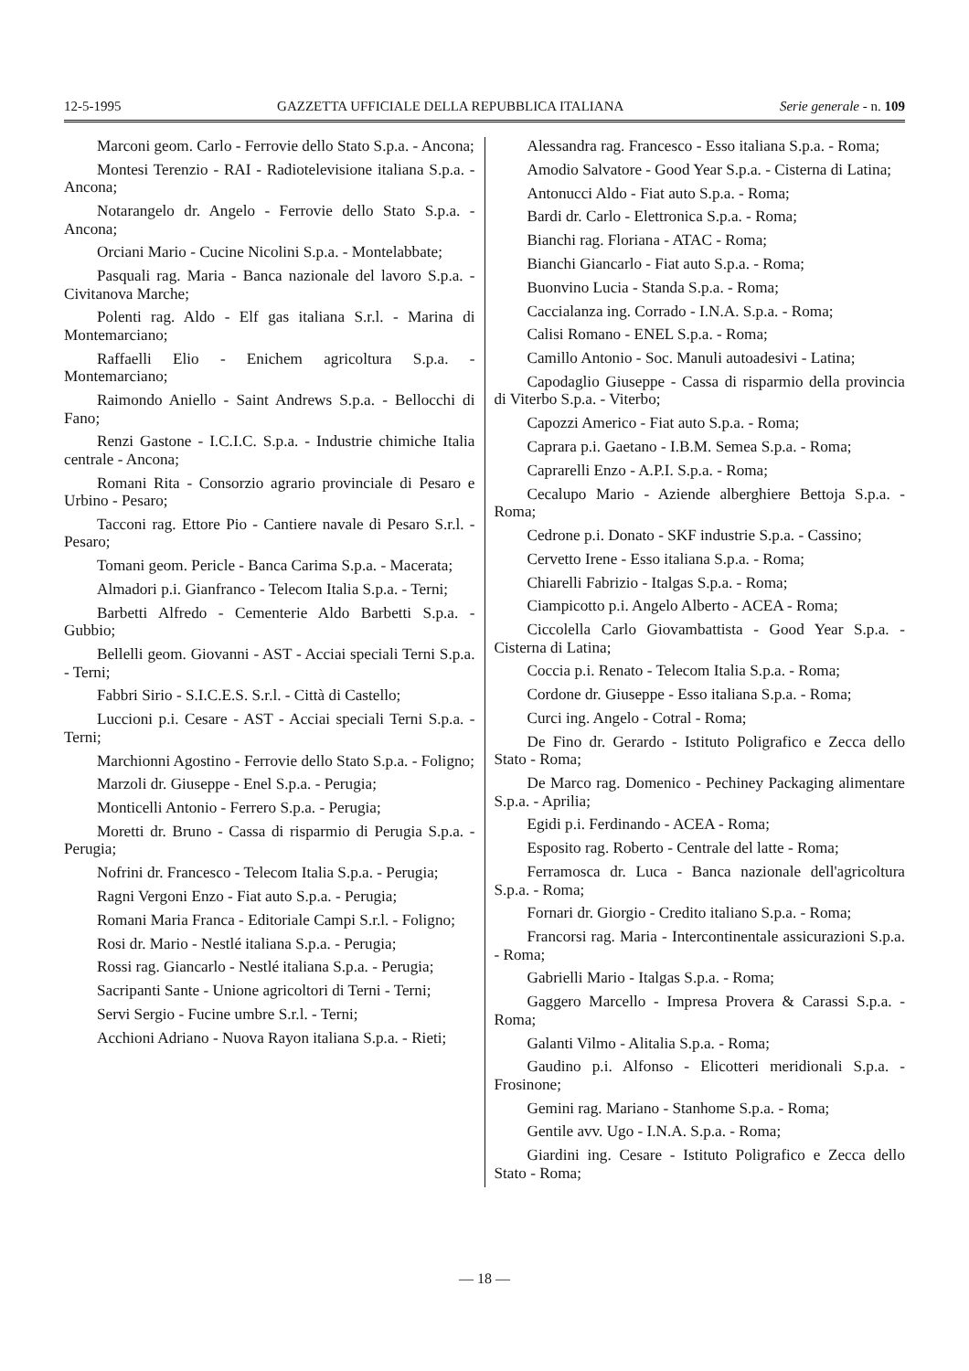12-5-1995 GAZZETTA UFFICIALE DELLA REPUBBLICA ITALIANA Serie generale - n. 109
Marconi geom. Carlo - Ferrovie dello Stato S.p.a. - Ancona;
Montesi Terenzio - RAI - Radiotelevisione italiana S.p.a. - Ancona;
Notarangelo dr. Angelo - Ferrovie dello Stato S.p.a. - Ancona;
Orciani Mario - Cucine Nicolini S.p.a. - Montelabbate;
Pasquali rag. Maria - Banca nazionale del lavoro S.p.a. - Civitanova Marche;
Polenti rag. Aldo - Elf gas italiana S.r.l. - Marina di Montemarciano;
Raffaelli Elio - Enichem agricoltura S.p.a. - Montemarciano;
Raimondo Aniello - Saint Andrews S.p.a. - Bellocchi di Fano;
Renzi Gastone - I.C.I.C. S.p.a. - Industrie chimiche Italia centrale - Ancona;
Romani Rita - Consorzio agrario provinciale di Pesaro e Urbino - Pesaro;
Tacconi rag. Ettore Pio - Cantiere navale di Pesaro S.r.l. - Pesaro;
Tomani geom. Pericle - Banca Carima S.p.a. - Macerata;
Almadori p.i. Gianfranco - Telecom Italia S.p.a. - Terni;
Barbetti Alfredo - Cementerie Aldo Barbetti S.p.a. - Gubbio;
Bellelli geom. Giovanni - AST - Acciai speciali Terni S.p.a. - Terni;
Fabbri Sirio - S.I.C.E.S. S.r.l. - Città di Castello;
Luccioni p.i. Cesare - AST - Acciai speciali Terni S.p.a. - Terni;
Marchionni Agostino - Ferrovie dello Stato S.p.a. - Foligno;
Marzoli dr. Giuseppe - Enel S.p.a. - Perugia;
Monticelli Antonio - Ferrero S.p.a. - Perugia;
Moretti dr. Bruno - Cassa di risparmio di Perugia S.p.a. - Perugia;
Nofrini dr. Francesco - Telecom Italia S.p.a. - Perugia;
Ragni Vergoni Enzo - Fiat auto S.p.a. - Perugia;
Romani Maria Franca - Editoriale Campi S.r.l. - Foligno;
Rosi dr. Mario - Nestlé italiana S.p.a. - Perugia;
Rossi rag. Giancarlo - Nestlé italiana S.p.a. - Perugia;
Sacripanti Sante - Unione agricoltori di Terni - Terni;
Servi Sergio - Fucine umbre S.r.l. - Terni;
Acchioni Adriano - Nuova Rayon italiana S.p.a. - Rieti;
Alessandra rag. Francesco - Esso italiana S.p.a. - Roma;
Amodio Salvatore - Good Year S.p.a. - Cisterna di Latina;
Antonucci Aldo - Fiat auto S.p.a. - Roma;
Bardi dr. Carlo - Elettronica S.p.a. - Roma;
Bianchi rag. Floriana - ATAC - Roma;
Bianchi Giancarlo - Fiat auto S.p.a. - Roma;
Buonvino Lucia - Standa S.p.a. - Roma;
Caccialanza ing. Corrado - I.N.A. S.p.a. - Roma;
Calisi Romano - ENEL S.p.a. - Roma;
Camillo Antonio - Soc. Manuli autoadesivi - Latina;
Capodaglio Giuseppe - Cassa di risparmio della provincia di Viterbo S.p.a. - Viterbo;
Capozzi Americo - Fiat auto S.p.a. - Roma;
Caprara p.i. Gaetano - I.B.M. Semea S.p.a. - Roma;
Caprarelli Enzo - A.P.I. S.p.a. - Roma;
Cecalupo Mario - Aziende alberghiere Bettoja S.p.a. - Roma;
Cedrone p.i. Donato - SKF industrie S.p.a. - Cassino;
Cervetto Irene - Esso italiana S.p.a. - Roma;
Chiarelli Fabrizio - Italgas S.p.a. - Roma;
Ciampicotto p.i. Angelo Alberto - ACEA - Roma;
Ciccolella Carlo Giovambattista - Good Year S.p.a. - Cisterna di Latina;
Coccia p.i. Renato - Telecom Italia S.p.a. - Roma;
Cordone dr. Giuseppe - Esso italiana S.p.a. - Roma;
Curci ing. Angelo - Cotral - Roma;
De Fino dr. Gerardo - Istituto Poligrafico e Zecca dello Stato - Roma;
De Marco rag. Domenico - Pechiney Packaging alimentare S.p.a. - Aprilia;
Egidi p.i. Ferdinando - ACEA - Roma;
Esposito rag. Roberto - Centrale del latte - Roma;
Ferramosca dr. Luca - Banca nazionale dell'agricoltura S.p.a. - Roma;
Fornari dr. Giorgio - Credito italiano S.p.a. - Roma;
Francorsi rag. Maria - Intercontinentale assicurazioni S.p.a. - Roma;
Gabrielli Mario - Italgas S.p.a. - Roma;
Gaggero Marcello - Impresa Provera & Carassi S.p.a. - Roma;
Galanti Vilmo - Alitalia S.p.a. - Roma;
Gaudino p.i. Alfonso - Elicotteri meridionali S.p.a. - Frosinone;
Gemini rag. Mariano - Stanhome S.p.a. - Roma;
Gentile avv. Ugo - I.N.A. S.p.a. - Roma;
Giardini ing. Cesare - Istituto Poligrafico e Zecca dello Stato - Roma;
— 18 —